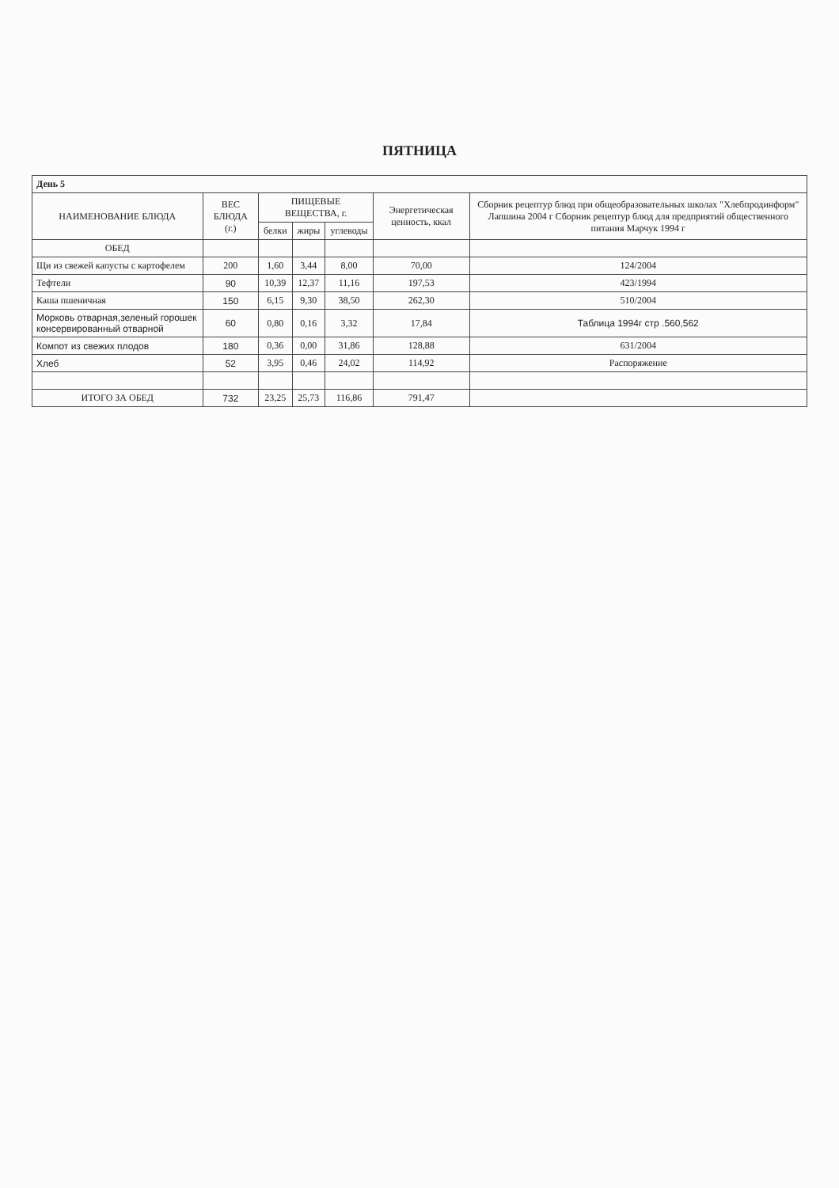ПЯТНИЦА
| День 5 | | | | | | |
| НАИМЕНОВАНИЕ БЛЮДА | ВЕС БЛЮДА (г.) | ПИЩЕВЫЕ ВЕЩЕСТВА, г. | | | Энергетическая ценность, ккал | Сборник рецептур блюд при общеобразовательных школах "Хлебпродинформ" Лапшина 2004 г Сборник рецептур блюд для предприятий общественного питания Марчук 1994 г |
| | | белки | жиры | углеводы | | |
| ОБЕД | | | | | | |
| Щи из свежей капусты с картофелем | 200 | 1,60 | 3,44 | 8,00 | 70,00 | 124/2004 |
| Тефтели | 90 | 10,39 | 12,37 | 11,16 | 197,53 | 423/1994 |
| Каша пшеничная | 150 | 6,15 | 9,30 | 38,50 | 262,30 | 510/2004 |
| Морковь отварная,зеленый горошек консервированный отварной | 60 | 0,80 | 0,16 | 3,32 | 17,84 | Таблица 1994г стр .560,562 |
| Компот из свежих плодов | 180 | 0,36 | 0,00 | 31,86 | 128,88 | 631/2004 |
| Хлеб | 52 | 3,95 | 0,46 | 24,02 | 114,92 | Распоряжение |
| ИТОГО ЗА ОБЕД | 732 | 23,25 | 25,73 | 116,86 | 791,47 | |